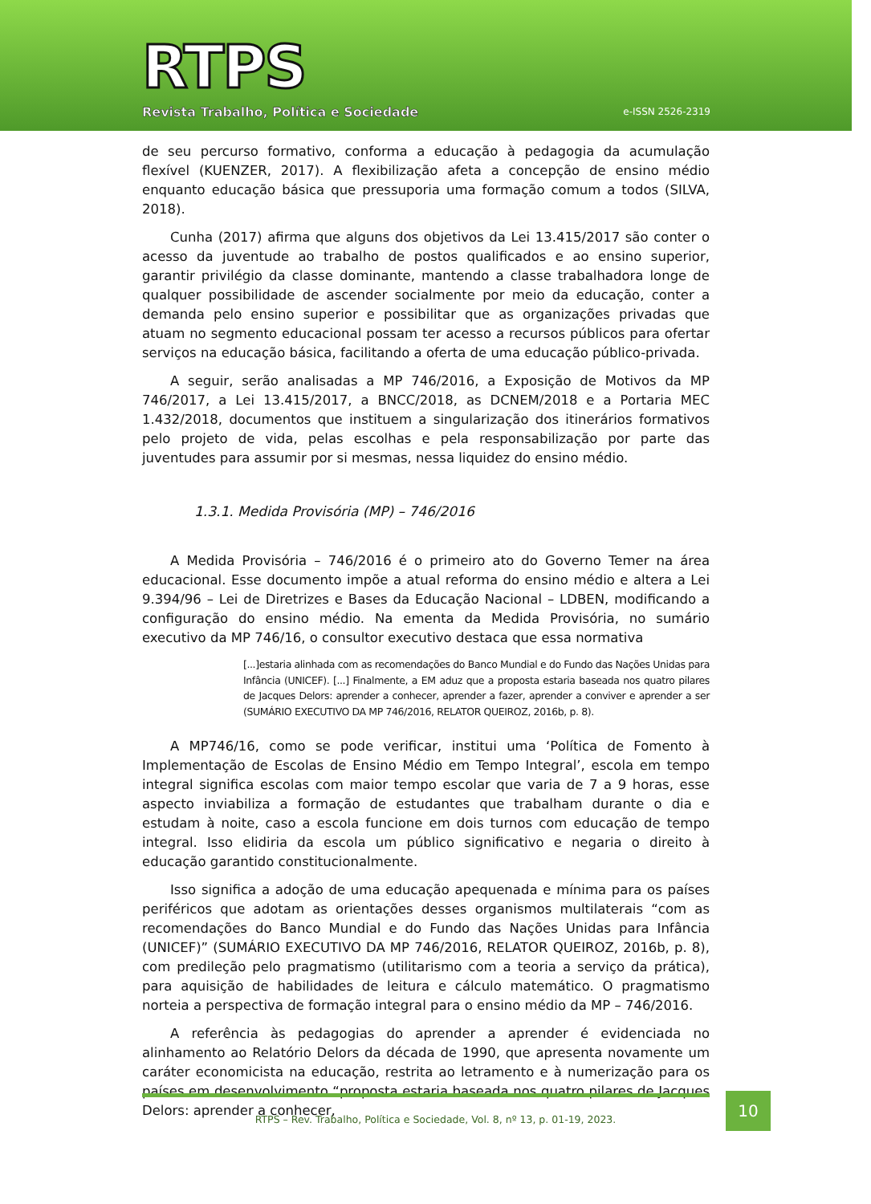RTPS
Revista Trabalho, Política e Sociedade
e-ISSN 2526-2319
de seu percurso formativo, conforma a educação à pedagogia da acumulação flexível (KUENZER, 2017). A flexibilização afeta a concepção de ensino médio enquanto educação básica que pressuporia uma formação comum a todos (SILVA, 2018).
Cunha (2017) afirma que alguns dos objetivos da Lei 13.415/2017 são conter o acesso da juventude ao trabalho de postos qualificados e ao ensino superior, garantir privilégio da classe dominante, mantendo a classe trabalhadora longe de qualquer possibilidade de ascender socialmente por meio da educação, conter a demanda pelo ensino superior e possibilitar que as organizações privadas que atuam no segmento educacional possam ter acesso a recursos públicos para ofertar serviços na educação básica, facilitando a oferta de uma educação público-privada.
A seguir, serão analisadas a MP 746/2016, a Exposição de Motivos da MP 746/2017, a Lei 13.415/2017, a BNCC/2018, as DCNEM/2018 e a Portaria MEC 1.432/2018, documentos que instituem a singularização dos itinerários formativos pelo projeto de vida, pelas escolhas e pela responsabilização por parte das juventudes para assumir por si mesmas, nessa liquidez do ensino médio.
1.3.1. Medida Provisória (MP) – 746/2016
A Medida Provisória – 746/2016 é o primeiro ato do Governo Temer na área educacional. Esse documento impõe a atual reforma do ensino médio e altera a Lei 9.394/96 – Lei de Diretrizes e Bases da Educação Nacional – LDBEN, modificando a configuração do ensino médio. Na ementa da Medida Provisória, no sumário executivo da MP 746/16, o consultor executivo destaca que essa normativa
[...]estaria alinhada com as recomendações do Banco Mundial e do Fundo das Nações Unidas para Infância (UNICEF). [...] Finalmente, a EM aduz que a proposta estaria baseada nos quatro pilares de Jacques Delors: aprender a conhecer, aprender a fazer, aprender a conviver e aprender a ser (SUMÁRIO EXECUTIVO DA MP 746/2016, RELATOR QUEIROZ, 2016b, p. 8).
A MP746/16, como se pode verificar, institui uma ‘Política de Fomento à Implementação de Escolas de Ensino Médio em Tempo Integral’, escola em tempo integral significa escolas com maior tempo escolar que varia de 7 a 9 horas, esse aspecto inviabiliza a formação de estudantes que trabalham durante o dia e estudam à noite, caso a escola funcione em dois turnos com educação de tempo integral. Isso elidiria da escola um público significativo e negaria o direito à educação garantido constitucionalmente.
Isso significa a adoção de uma educação apequenada e mínima para os países periféricos que adotam as orientações desses organismos multilaterais “com as recomendações do Banco Mundial e do Fundo das Nações Unidas para Infância (UNICEF)” (SUMÁRIO EXECUTIVO DA MP 746/2016, RELATOR QUEIROZ, 2016b, p. 8), com predileção pelo pragmatismo (utilitarismo com a teoria a serviço da prática), para aquisição de habilidades de leitura e cálculo matemático. O pragmatismo norteia a perspectiva de formação integral para o ensino médio da MP – 746/2016.
A referência às pedagogias do aprender a aprender é evidenciada no alinhamento ao Relatório Delors da década de 1990, que apresenta novamente um caráter economicista na educação, restrita ao letramento e à numerização para os países em desenvolvimento “proposta estaria baseada nos quatro pilares de Jacques Delors: aprender a conhecer,
RTPS – Rev. Trabalho, Política e Sociedade, Vol. 8, nº 13, p. 01-19, 2023.
10